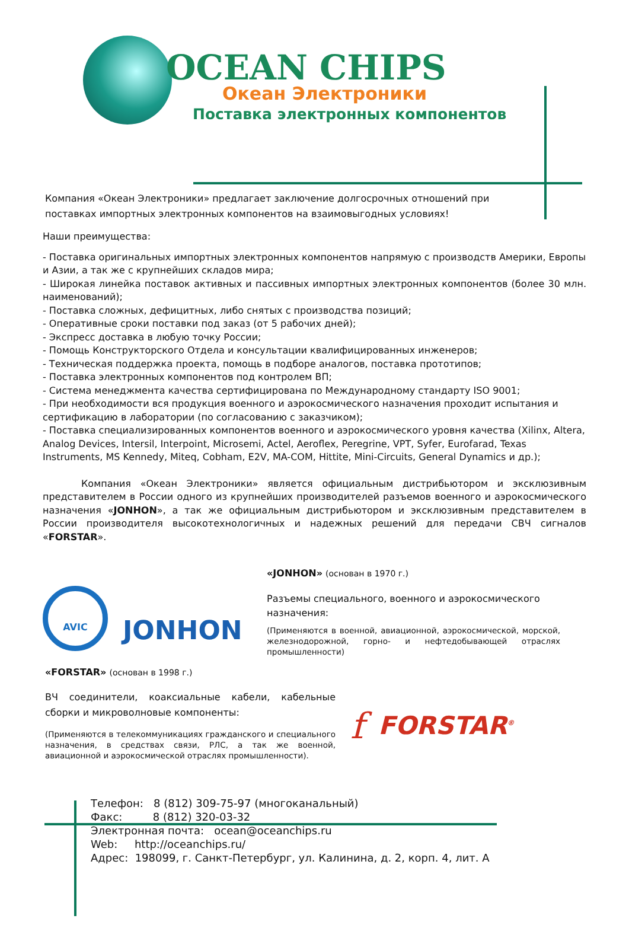OCEAN CHIPS
Океан Электроники
Поставка электронных компонентов
Компания «Океан Электроники» предлагает заключение долгосрочных отношений при поставках импортных электронных компонентов на взаимовыгодных условиях!
Наши преимущества:
- Поставка оригинальных импортных электронных компонентов напрямую с производств Америки, Европы и Азии, а так же с крупнейших складов мира;
- Широкая линейка поставок активных и пассивных импортных электронных компонентов (более 30 млн. наименований);
- Поставка сложных, дефицитных, либо снятых с производства позиций;
- Оперативные сроки поставки под заказ (от 5 рабочих дней);
- Экспресс доставка в любую точку России;
- Помощь Конструкторского Отдела и консультации квалифицированных инженеров;
- Техническая поддержка проекта, помощь в подборе аналогов, поставка прототипов;
- Поставка электронных компонентов под контролем ВП;
- Система менеджмента качества сертифицирована по Международному стандарту ISO 9001;
- При необходимости вся продукция военного и аэрокосмического назначения проходит испытания и сертификацию в лаборатории (по согласованию с заказчиком);
- Поставка специализированных компонентов военного и аэрокосмического уровня качества (Xilinx, Altera, Analog Devices, Intersil, Interpoint, Microsemi, Actel, Aeroflex, Peregrine, VPT, Syfer, Eurofarad, Texas Instruments, MS Kennedy, Miteq, Cobham, E2V, MA-COM, Hittite, Mini-Circuits, General Dynamics и др.);
Компания «Океан Электроники» является официальным дистрибьютором и эксклюзивным представителем в России одного из крупнейших производителей разъемов военного и аэрокосмического назначения «JONHON», а так же официальным дистрибьютором и эксклюзивным представителем в России производителя высокотехнологичных и надежных решений для передачи СВЧ сигналов «FORSTAR».
AVIC
JONHON
«JONHON» (основан в 1970 г.)
Разъемы специального, военного и аэрокосмического назначения:
(Применяются в военной, авиационной, аэрокосмической, морской, железнодорожной, горно- и нефтедобывающей отраслях промышленности)
«FORSTAR» (основан в 1998 г.)
ВЧ соединители, коаксиальные кабели, кабельные сборки и микроволновые компоненты:
(Применяются в телекоммуникациях гражданского и специального назначения, в средствах связи, РЛС, а так же военной, авиационной и аэрокосмической отраслях промышленности).
f
FORSTAR<sup>®</sup>
Телефон: 8 (812) 309-75-97 (многоканальный)
Факс: 8 (812) 320-03-32
Электронная почта: ocean@oceanchips.ru
Web: http://oceanchips.ru/
Адрес: 198099, г. Санкт-Петербург, ул. Калинина, д. 2, корп. 4, лит. А